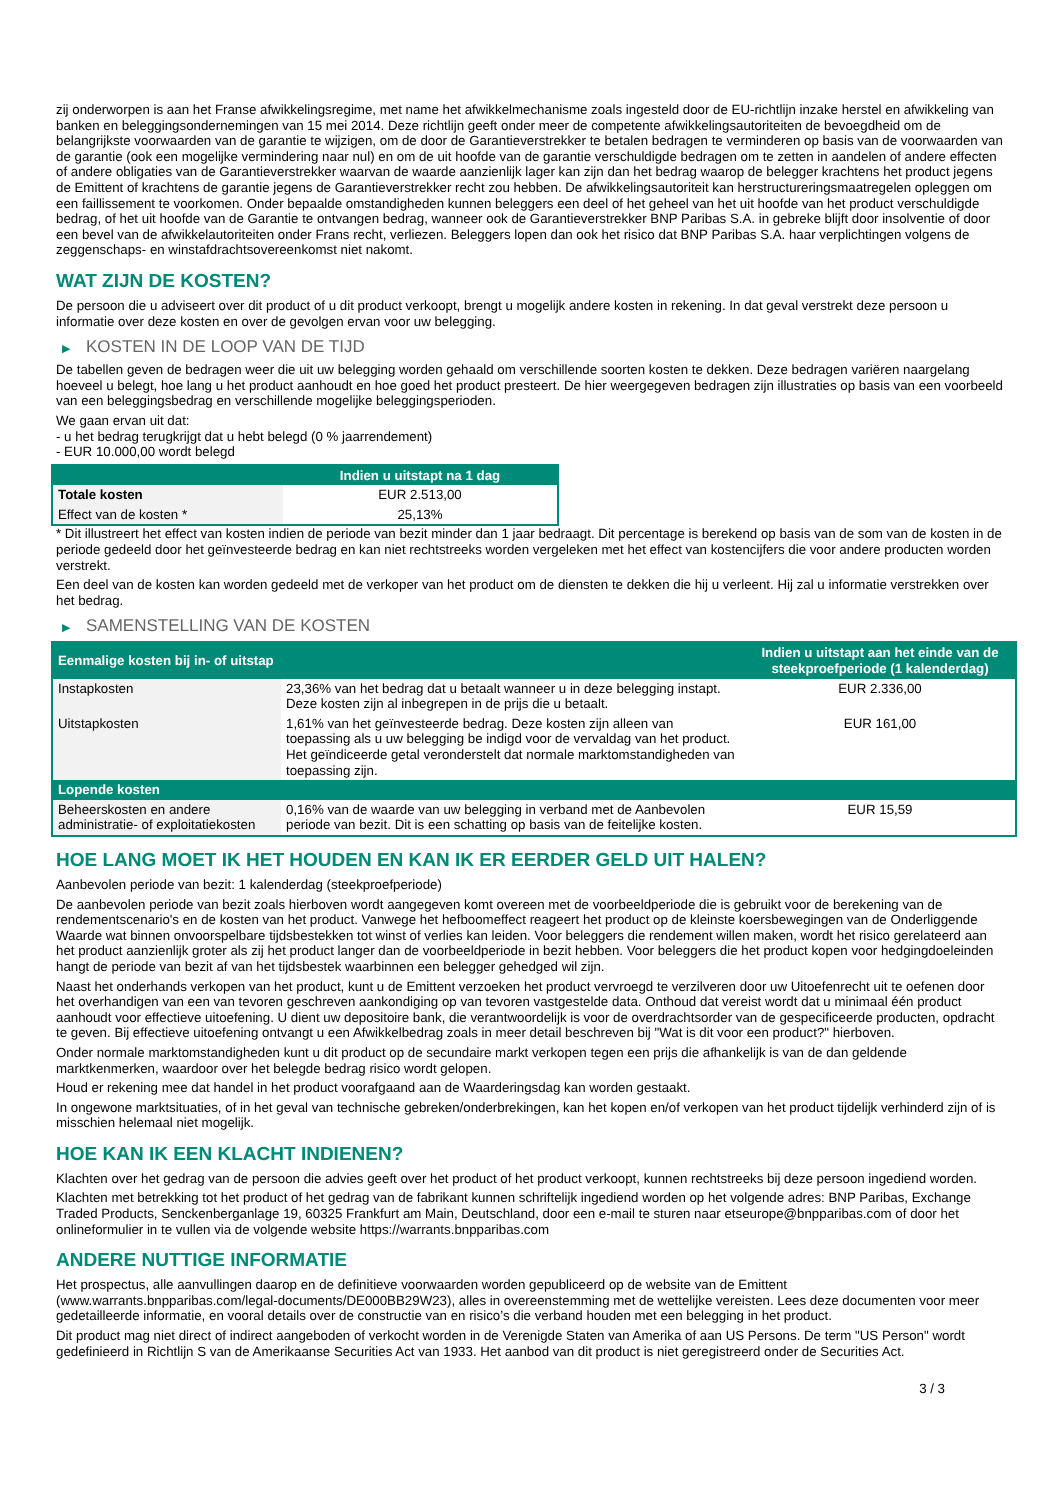zij onderworpen is aan het Franse afwikkelingsregime, met name het afwikkelmechanisme zoals ingesteld door de EU-richtlijn inzake herstel en afwikkeling van banken en beleggingsondernemingen van 15 mei 2014. Deze richtlijn geeft onder meer de competente afwikkelingsautoriteiten de bevoegdheid om de belangrijkste voorwaarden van de garantie te wijzigen, om de door de Garantieverstrekker te betalen bedragen te verminderen op basis van de voorwaarden van de garantie (ook een mogelijke vermindering naar nul) en om de uit hoofde van de garantie verschuldigde bedragen om te zetten in aandelen of andere effecten of andere obligaties van de Garantieverstrekker waarvan de waarde aanzienlijk lager kan zijn dan het bedrag waarop de belegger krachtens het product jegens de Emittent of krachtens de garantie jegens de Garantieverstrekker recht zou hebben. De afwikkelingsautoriteit kan herstructureringsmaatregelen opleggen om een faillissement te voorkomen. Onder bepaalde omstandigheden kunnen beleggers een deel of het geheel van het uit hoofde van het product verschuldigde bedrag, of het uit hoofde van de Garantie te ontvangen bedrag, wanneer ook de Garantieverstrekker BNP Paribas S.A. in gebreke blijft door insolventie of door een bevel van de afwikkelautoriteiten onder Frans recht, verliezen. Beleggers lopen dan ook het risico dat BNP Paribas S.A. haar verplichtingen volgens de zeggenschaps- en winstafdrachtsovereenkomst niet nakomt.
WAT ZIJN DE KOSTEN?
De persoon die u adviseert over dit product of u dit product verkoopt, brengt u mogelijk andere kosten in rekening. In dat geval verstrekt deze persoon u informatie over deze kosten en over de gevolgen ervan voor uw belegging.
▶ KOSTEN IN DE LOOP VAN DE TIJD
De tabellen geven de bedragen weer die uit uw belegging worden gehaald om verschillende soorten kosten te dekken. Deze bedragen variëren naargelang hoeveel u belegt, hoe lang u het product aanhoudt en hoe goed het product presteert. De hier weergegeven bedragen zijn illustraties op basis van een voorbeeld van een beleggingsbedrag en verschillende mogelijke beleggingsperioden.
We gaan ervan uit dat:
- u het bedrag terugkrijgt dat u hebt belegd (0 % jaarrendement)
- EUR 10.000,00 wordt belegd
| | Indien u uitstapt na 1 dag |
| --- | --- |
| Totale kosten | EUR 2.513,00 |
| Effect van de kosten * | 25,13% |
* Dit illustreert het effect van kosten indien de periode van bezit minder dan 1 jaar bedraagt. Dit percentage is berekend op basis van de som van de kosten in de periode gedeeld door het geïnvesteerde bedrag en kan niet rechtstreeks worden vergeleken met het effect van kostencijfers die voor andere producten worden verstrekt.
Een deel van de kosten kan worden gedeeld met de verkoper van het product om de diensten te dekken die hij u verleent. Hij zal u informatie verstrekken over het bedrag.
▶ SAMENSTELLING VAN DE KOSTEN
| Eenmalige kosten bij in- of uitstap | | Indien u uitstapt aan het einde van de steekproefperiode (1 kalenderdag) |
| --- | --- | --- |
| Instapkosten | 23,36% van het bedrag dat u betaalt wanneer u in deze belegging instapt. Deze kosten zijn al inbegrepen in de prijs die u betaalt. | EUR 2.336,00 |
| Uitstapkosten | 1,61% van het geïnvesteerde bedrag. Deze kosten zijn alleen van toepassing als u uw belegging be indigd voor de vervaldag van het product. Het geïndiceerde getal veronderstelt dat normale marktomstandigheden van toepassing zijn. | EUR 161,00 |
| Lopende kosten | | |
| Beheerskosten en andere administratie- of exploitatiekosten | 0,16% van de waarde van uw belegging in verband met de Aanbevolen periode van bezit. Dit is een schatting op basis van de feitelijke kosten. | EUR 15,59 |
HOE LANG MOET IK HET HOUDEN EN KAN IK ER EERDER GELD UIT HALEN?
Aanbevolen periode van bezit: 1 kalenderdag (steekproefperiode)
De aanbevolen periode van bezit zoals hierboven wordt aangegeven komt overeen met de voorbeeldperiode die is gebruikt voor de berekening van de rendementscenario's en de kosten van het product. Vanwege het hefboomeffect reageert het product op de kleinste koersbewegingen van de Onderliggende Waarde wat binnen onvoorspelbare tijdsbestekken tot winst of verlies kan leiden. Voor beleggers die rendement willen maken, wordt het risico gerelateerd aan het product aanzienlijk groter als zij het product langer dan de voorbeeldperiode in bezit hebben. Voor beleggers die het product kopen voor hedgingdoeleinden hangt de periode van bezit af van het tijdsbestek waarbinnen een belegger gehedged wil zijn.
Naast het onderhands verkopen van het product, kunt u de Emittent verzoeken het product vervroegd te verzilveren door uw Uitoefenrecht uit te oefenen door het overhandigen van een van tevoren geschreven aankondiging op van tevoren vastgestelde data. Onthoud dat vereist wordt dat u minimaal één product aanhoudt voor effectieve uitoefening. U dient uw depositoire bank, die verantwoordelijk is voor de overdrachtsorder van de gespecificeerde producten, opdracht te geven. Bij effectieve uitoefening ontvangt u een Afwikkelbedrag zoals in meer detail beschreven bij "Wat is dit voor een product?" hierboven.
Onder normale marktomstandigheden kunt u dit product op de secundaire markt verkopen tegen een prijs die afhankelijk is van de dan geldende marktkenmerken, waardoor over het belegde bedrag risico wordt gelopen.
Houd er rekening mee dat handel in het product voorafgaand aan de Waarderingsdag kan worden gestaakt.
In ongewone marktsituaties, of in het geval van technische gebreken/onderbrekingen, kan het kopen en/of verkopen van het product tijdelijk verhinderd zijn of is misschien helemaal niet mogelijk.
HOE KAN IK EEN KLACHT INDIENEN?
Klachten over het gedrag van de persoon die advies geeft over het product of het product verkoopt, kunnen rechtstreeks bij deze persoon ingediend worden.
Klachten met betrekking tot het product of het gedrag van de fabrikant kunnen schriftelijk ingediend worden op het volgende adres: BNP Paribas, Exchange Traded Products, Senckenberganlage 19, 60325 Frankfurt am Main, Deutschland, door een e-mail te sturen naar etseurope@bnpparibas.com of door het onlineformulier in te vullen via de volgende website https://warrants.bnpparibas.com
ANDERE NUTTIGE INFORMATIE
Het prospectus, alle aanvullingen daarop en de definitieve voorwaarden worden gepubliceerd op de website van de Emittent (www.warrants.bnpparibas.com/legal-documents/DE000BB29W23), alles in overeenstemming met de wettelijke vereisten. Lees deze documenten voor meer gedetailleerde informatie, en vooral details over de constructie van en risico’s die verband houden met een belegging in het product.
Dit product mag niet direct of indirect aangeboden of verkocht worden in de Verenigde Staten van Amerika of aan US Persons. De term "US Person" wordt gedefinieerd in Richtlijn S van de Amerikaanse Securities Act van 1933. Het aanbod van dit product is niet geregistreerd onder de Securities Act.
3 / 3